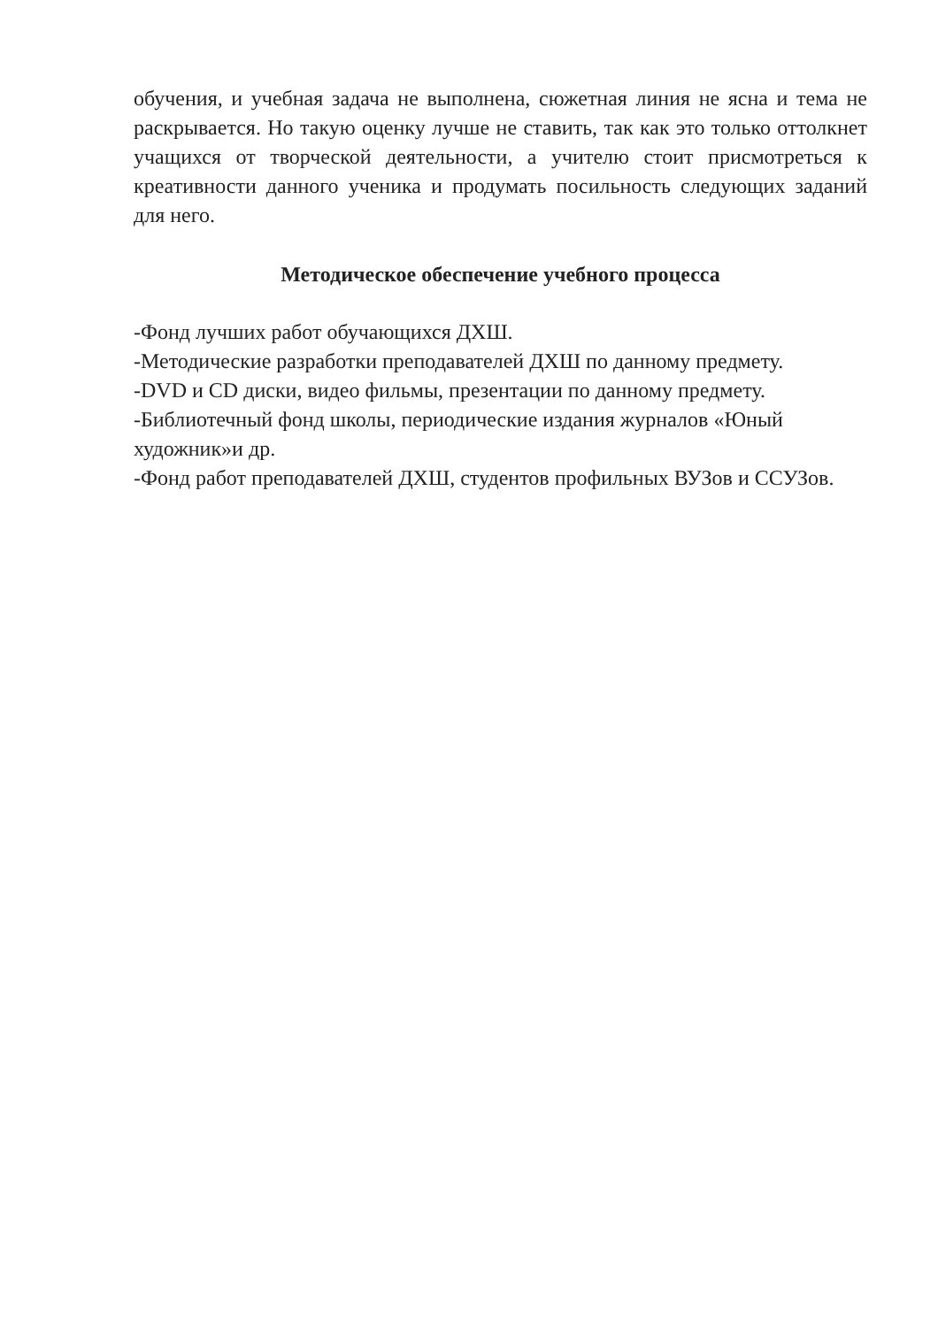обучения, и учебная задача не выполнена, сюжетная линия не ясна и тема не раскрывается. Но такую оценку лучше не ставить, так как это только оттолкнет учащихся от творческой деятельности, а учителю стоит присмотреться к креативности данного ученика и продумать посильность следующих заданий для него.
Методическое обеспечение учебного процесса
-Фонд лучших работ обучающихся ДХШ.
-Методические разработки преподавателей ДХШ по данному предмету.
-DVD и CD диски, видео фильмы, презентации по данному предмету.
-Библиотечный фонд школы, периодические издания журналов «Юный
художник»и др.
-Фонд работ преподавателей ДХШ, студентов профильных ВУЗов и ССУЗов.